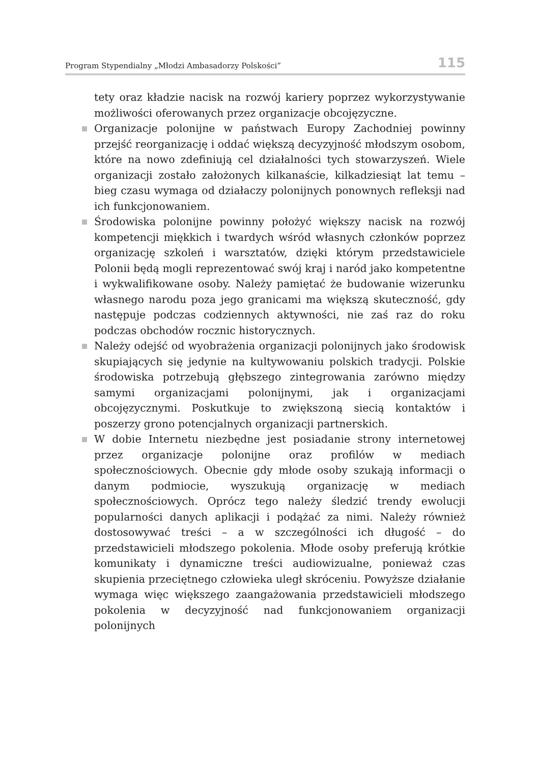Program Stypendialny „Młodzi Ambasadorzy Polskości” 115
tety oraz kładzie nacisk na rozwój kariery poprzez wykorzystywanie możliwości oferowanych przez organizacje obcojęzyczne.
Organizacje polonijne w państwach Europy Zachodniej powinny przejść reorganizację i oddać większą decyzyjność młodszym osobom, które na nowo zdefiniują cel działalności tych stowarzyszeń. Wiele organizacji zostało założonych kilkanaście, kilkadziesiąt lat temu – bieg czasu wymaga od działaczy polonijnych ponownych refleksji nad ich funkcjonowaniem.
Środowiska polonijne powinny położyć większy nacisk na rozwój kompetencji miękkich i twardych wśród własnych członków poprzez organizację szkoleń i warsztatów, dzięki którym przedstawiciele Polonii będą mogli reprezentować swój kraj i naród jako kompetentne i wykwalifikowane osoby. Należy pamiętać że budowanie wizerunku własnego narodu poza jego granicami ma większą skuteczność, gdy następuje podczas codziennych aktywności, nie zaś raz do roku podczas obchodów rocznic historycznych.
Należy odejść od wyobrażenia organizacji polonijnych jako środowisk skupiających się jedynie na kultywowaniu polskich tradycji. Polskie środowiska potrzebują głębszego zintegrowania zarówno między samymi organizacjami polonijnymi, jak i organizacjami obcojęzycznymi. Poskutkuje to zwiększoną siecią kontaktów i poszerzy grono potencjalnych organizacji partnerskich.
W dobie Internetu niezbędne jest posiadanie strony internetowej przez organizacje polonijne oraz profilów w mediach społecznościowych. Obecnie gdy młode osoby szukają informacji o danym podmiocie, wyszukują organizację w mediach społecznościowych. Oprócz tego należy śledzić trendy ewolucji popularności danych aplikacji i podążać za nimi. Należy również dostosowywać treści – a w szczególności ich długość – do przedstawicieli młodszego pokolenia. Młode osoby preferują krótkie komunikaty i dynamiczne treści audiowizualne, ponieważ czas skupienia przeciętnego człowieka uległ skróceniu. Powyższe działanie wymaga więc większego zaangażowania przedstawicieli młodszego pokolenia w decyzyjność nad funkcjonowaniem organizacji polonijnych